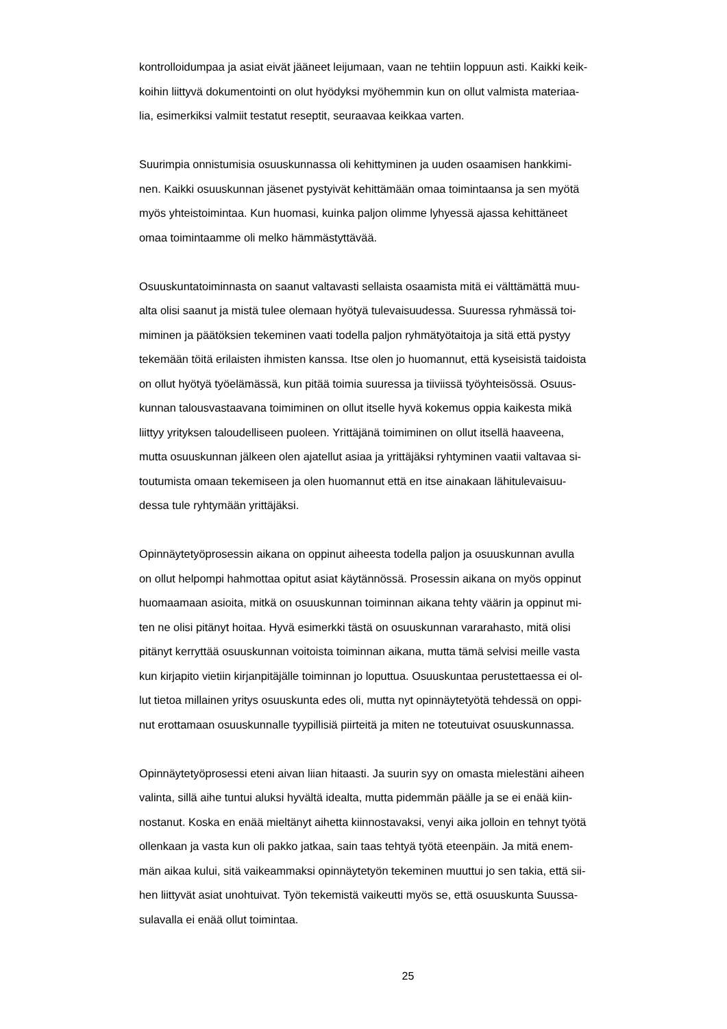kontrolloidumpaa ja asiat eivät jääneet leijumaan, vaan ne tehtiin loppuun asti. Kaikki keik-
koihin liittyvä dokumentointi on olut hyödyksi myöhemmin kun on ollut valmista materiaa-
lia, esimerkiksi valmiit testatut reseptit, seuraavaa keikkaa varten.
Suurimpia onnistumisia osuuskunnassa oli kehittyminen ja uuden osaamisen hankkimi-
nen. Kaikki osuuskunnan jäsenet pystyivät kehittämään omaa toimintaansa ja sen myötä
myös yhteistoimintaa. Kun huomasi, kuinka paljon olimme lyhyessä ajassa kehittäneet
omaa toimintaamme oli melko hämmästyttävää.
Osuuskuntatoiminnasta on saanut valtavasti sellaista osaamista mitä ei välttämättä muu-
alta olisi saanut ja mistä tulee olemaan hyötyä tulevaisuudessa. Suuressa ryhmässä toi-
miminen ja päätöksien tekeminen vaati todella paljon ryhmätyötaitoja ja sitä että pystyy
tekemään töitä erilaisten ihmisten kanssa. Itse olen jo huomannut, että kyseisistä taidoista
on ollut hyötyä työelämässä, kun pitää toimia suuressa ja tiiviissä työyhteisössä. Osuus-
kunnan talousvastaavana toimiminen on ollut itselle hyvä kokemus oppia kaikesta mikä
liittyy yrityksen taloudelliseen puoleen. Yrittäjänä toimiminen on ollut itsellä haaveena,
mutta osuuskunnan jälkeen olen ajatellut asiaa ja yrittäjäksi ryhtyminen vaatii valtavaa si-
toutumista omaan tekemiseen ja olen huomannut että en itse ainakaan lähitulevaisuu-
dessa tule ryhtymään yrittäjäksi.
Opinnäytetyöprosessin aikana on oppinut aiheesta todella paljon ja osuuskunnan avulla
on ollut helpompi hahmottaa opitut asiat käytännössä. Prosessin aikana on myös oppinut
huomaamaan asioita, mitkä on osuuskunnan toiminnan aikana tehty väärin ja oppinut mi-
ten ne olisi pitänyt hoitaa. Hyvä esimerkki tästä on osuuskunnan vararahasto, mitä olisi
pitänyt kerryttää osuuskunnan voitoista toiminnan aikana, mutta tämä selvisi meille vasta
kun kirjapito vietiin kirjanpitäjälle toiminnan jo loputtua. Osuuskuntaa perustettaessa ei ol-
lut tietoa millainen yritys osuuskunta edes oli, mutta nyt opinnäytetyötä tehdessä on oppi-
nut erottamaan osuuskunnalle tyypillisiä piirteitä ja miten ne toteutuivat osuuskunnassa.
Opinnäytetyöprosessi eteni aivan liian hitaasti. Ja suurin syy on omasta mielestäni aiheen
valinta, sillä aihe tuntui aluksi hyvältä idealta, mutta pidemmän päälle ja se ei enää kiin-
nostanut. Koska en enää mieltänyt aihetta kiinnostavaksi, venyi aika jolloin en tehnyt työtä
ollenkaan ja vasta kun oli pakko jatkaa, sain taas tehtyä työtä eteenpäin. Ja mitä enem-
män aikaa kului, sitä vaikeammaksi opinnäytetyön tekeminen muuttui jo sen takia, että sii-
hen liittyvät asiat unohtuivat. Työn tekemistä vaikeutti myös se, että osuuskunta Suussa-
sulavalla ei enää ollut toimintaa.
25